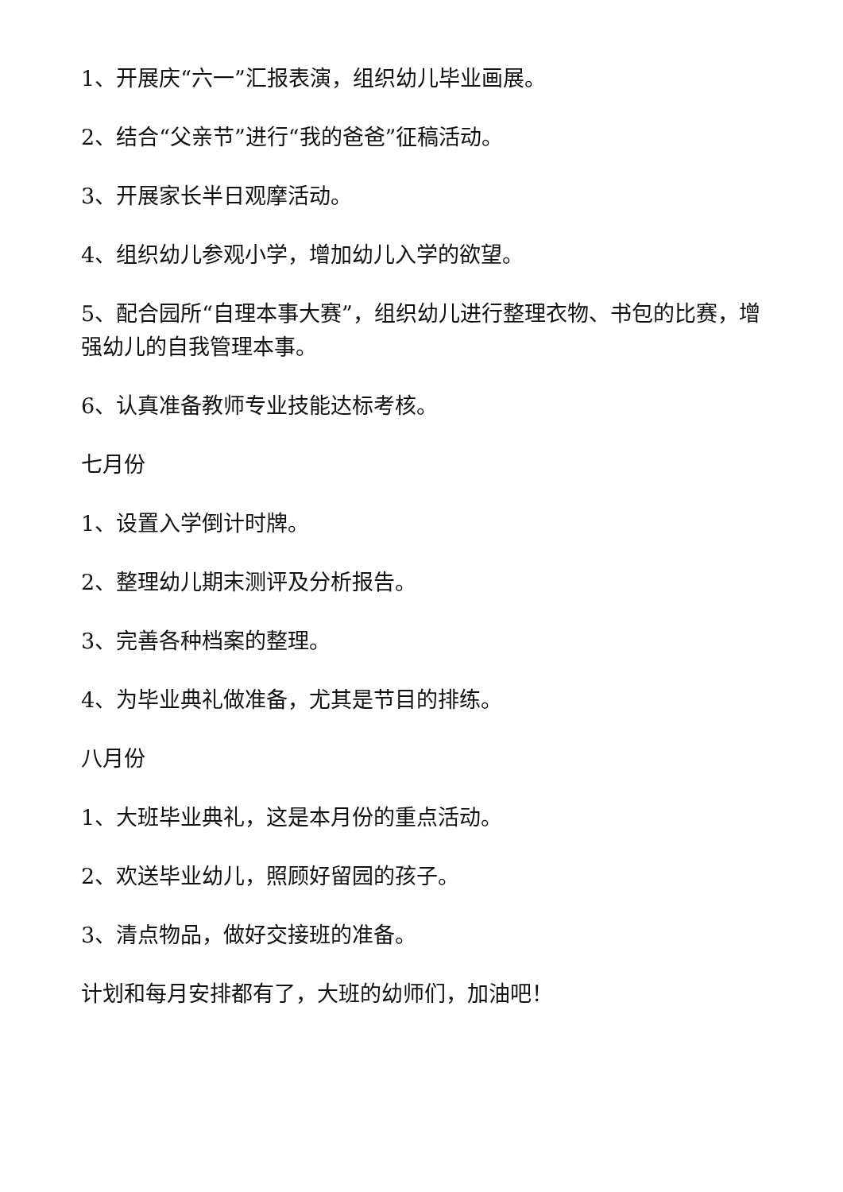1、开展庆“六一”汇报表演，组织幼儿毕业画展。
2、结合“父亲节”进行“我的爸爸”征稿活动。
3、开展家长半日观摩活动。
4、组织幼儿参观小学，增加幼儿入学的欲望。
5、配合园所“自理本事大赛”，组织幼儿进行整理衣物、书包的比赛，增强幼儿的自我管理本事。
6、认真准备教师专业技能达标考核。
七月份
1、设置入学倒计时牌。
2、整理幼儿期末测评及分析报告。
3、完善各种档案的整理。
4、为毕业典礼做准备，尤其是节目的排练。
八月份
1、大班毕业典礼，这是本月份的重点活动。
2、欢送毕业幼儿，照顾好留园的孩子。
3、清点物品，做好交接班的准备。
计划和每月安排都有了，大班的幼师们，加油吧！